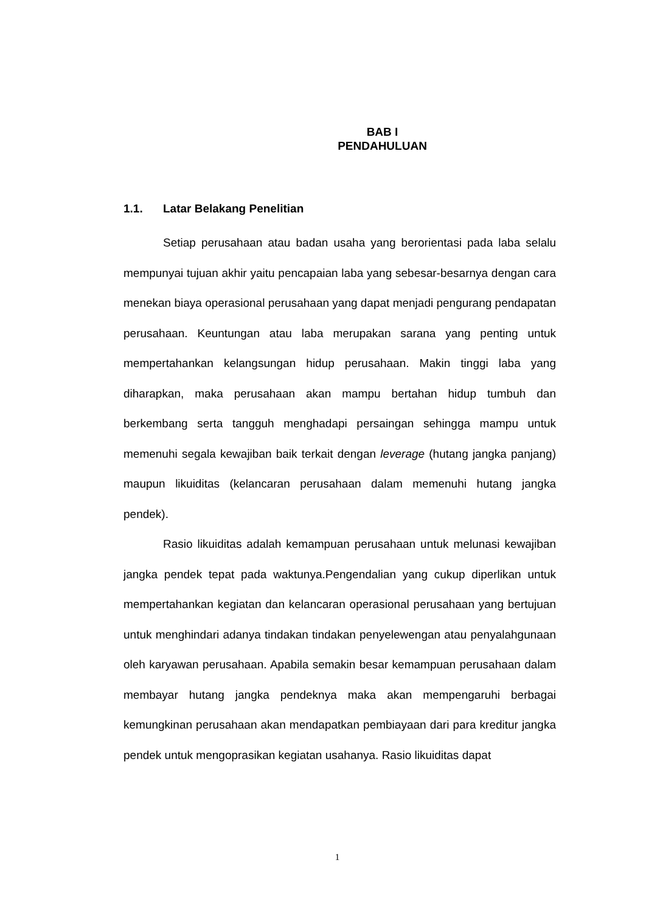BAB I
PENDAHULUAN
1.1. Latar Belakang Penelitian
Setiap perusahaan atau badan usaha yang berorientasi pada laba selalu mempunyai tujuan akhir yaitu pencapaian laba yang sebesar-besarnya dengan cara menekan biaya operasional perusahaan yang dapat menjadi pengurang pendapatan perusahaan. Keuntungan atau laba merupakan sarana yang penting untuk mempertahankan kelangsungan hidup perusahaan. Makin tinggi laba yang diharapkan, maka perusahaan akan mampu bertahan hidup tumbuh dan berkembang serta tangguh menghadapi persaingan sehingga mampu untuk memenuhi segala kewajiban baik terkait dengan leverage (hutang jangka panjang) maupun likuiditas (kelancaran perusahaan dalam memenuhi hutang jangka pendek).
Rasio likuiditas adalah kemampuan perusahaan untuk melunasi kewajiban jangka pendek tepat pada waktunya.Pengendalian yang cukup diperlikan untuk mempertahankan kegiatan dan kelancaran operasional perusahaan yang bertujuan untuk menghindari adanya tindakan tindakan penyelewengan atau penyalahgunaan oleh karyawan perusahaan. Apabila semakin besar kemampuan perusahaan dalam membayar hutang jangka pendeknya maka akan mempengaruhi berbagai kemungkinan perusahaan akan mendapatkan pembiayaan dari para kreditur jangka pendek untuk mengoprasikan kegiatan usahanya. Rasio likuiditas dapat
1